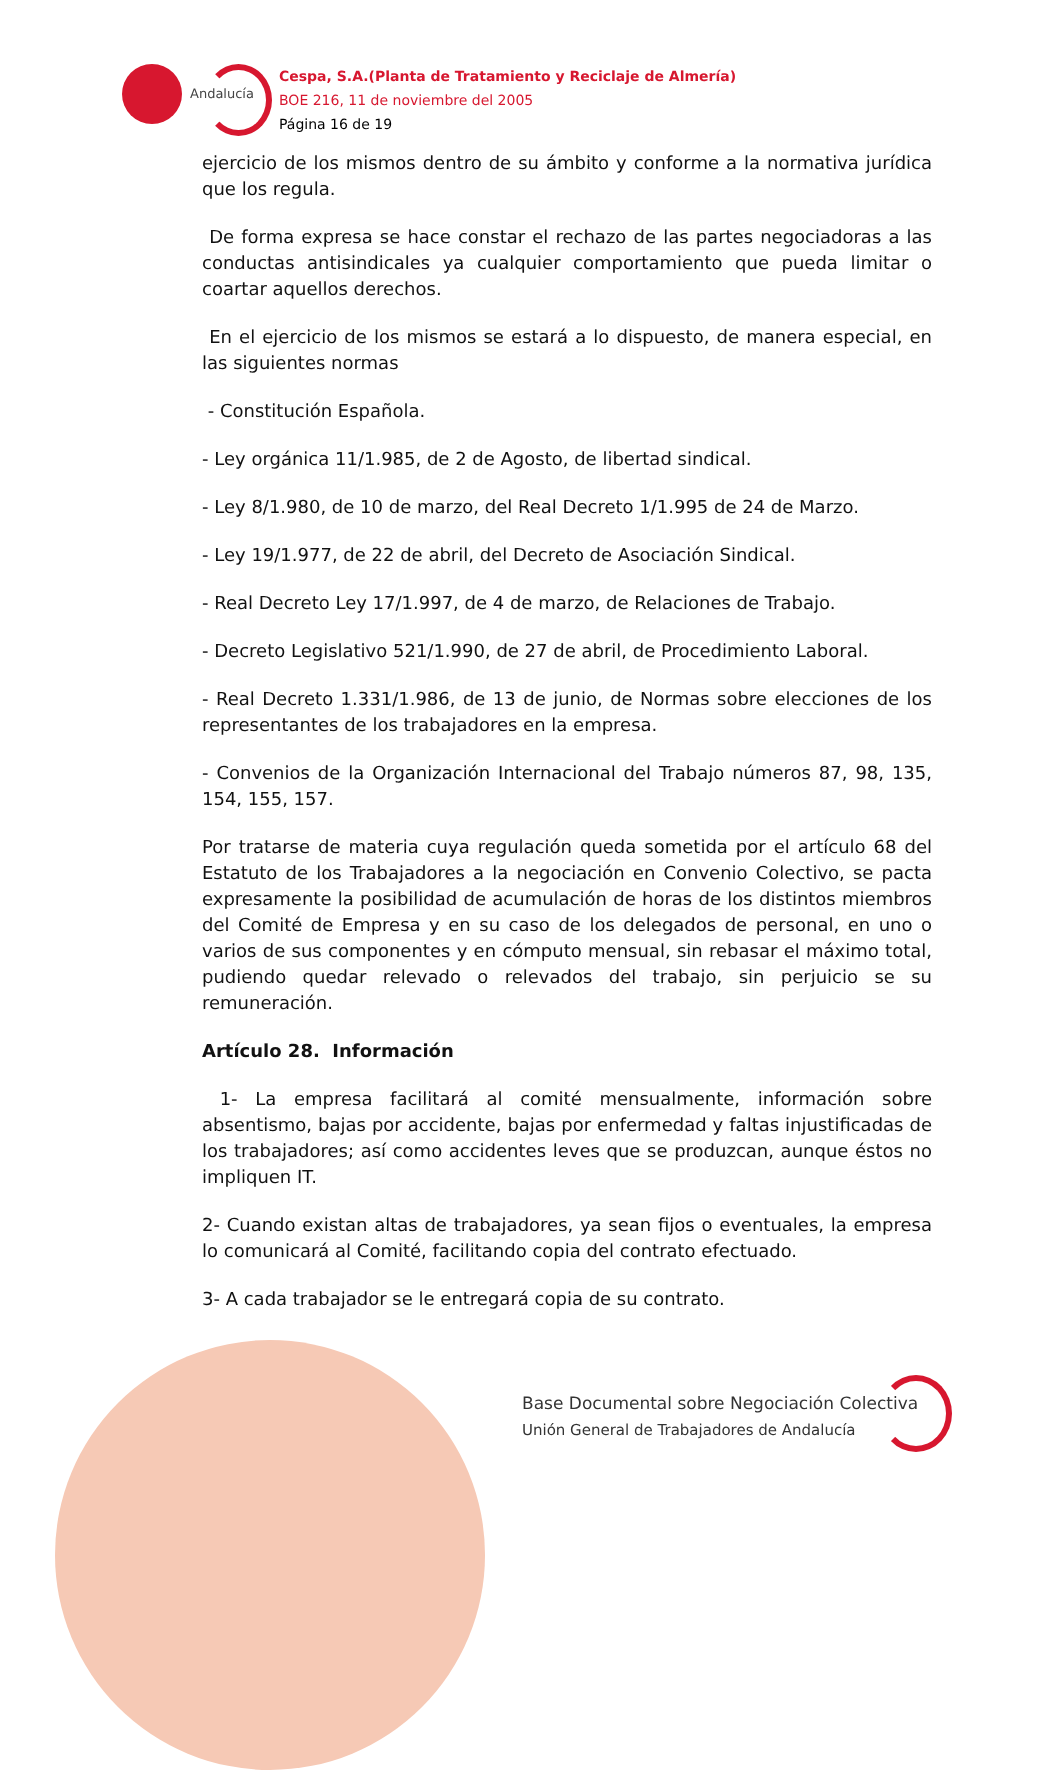Andalucía
Cespa, S.A.(Planta de Tratamiento y Reciclaje de Almería)
BOE 216, 11 de noviembre del 2005
Página 16 de 19
ejercicio de los mismos dentro de su ámbito y conforme a la normativa jurídica que los regula.
De forma expresa se hace constar el rechazo de las partes negociadoras a las conductas antisindicales ya cualquier comportamiento que pueda limitar o coartar aquellos derechos.
En el ejercicio de los mismos se estará a lo dispuesto, de manera especial, en las siguientes normas
- Constitución Española.
- Ley orgánica 11/1.985, de 2 de Agosto, de libertad sindical.
- Ley 8/1.980, de 10 de marzo, del Real Decreto 1/1.995 de 24 de Marzo.
- Ley 19/1.977, de 22 de abril, del Decreto de Asociación Sindical.
- Real Decreto Ley 17/1.997, de 4 de marzo, de Relaciones de Trabajo.
- Decreto Legislativo 521/1.990, de 27 de abril, de Procedimiento Laboral.
- Real Decreto 1.331/1.986, de 13 de junio, de Normas sobre elecciones de los representantes de los trabajadores en la empresa.
- Convenios de la Organización Internacional del Trabajo números 87, 98, 135, 154, 155, 157.
Por tratarse de materia cuya regulación queda sometida por el artículo 68 del Estatuto de los Trabajadores a la negociación en Convenio Colectivo, se pacta expresamente la posibilidad de acumulación de horas de los distintos miembros del Comité de Empresa y en su caso de los delegados de personal, en uno o varios de sus componentes y en cómputo mensual, sin rebasar el máximo total, pudiendo quedar relevado o relevados del trabajo, sin perjuicio se su remuneración.
Artículo 28. Información
1- La empresa facilitará al comité mensualmente, información sobre absentismo, bajas por accidente, bajas por enfermedad y faltas injustificadas de los trabajadores; así como accidentes leves que se produzcan, aunque éstos no impliquen IT.
2- Cuando existan altas de trabajadores, ya sean fijos o eventuales, la empresa lo comunicará al Comité, facilitando copia del contrato efectuado.
3- A cada trabajador se le entregará copia de su contrato.
Base Documental sobre Negociación Colectiva
Unión General de Trabajadores de Andalucía